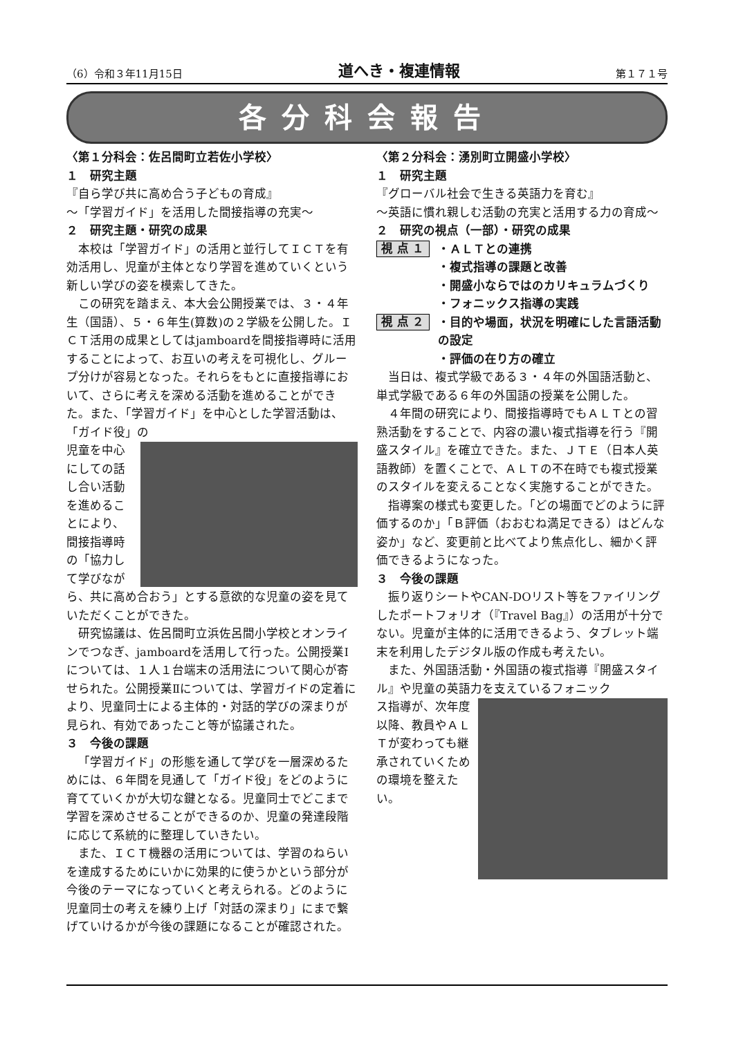（6）令和３年11月15日 道へき・複連情報 第１７１号
各分科会報告
〈第１分科会：佐呂間町立若佐小学校〉
１　研究主題
『自ら学び共に高め合う子どもの育成』
～「学習ガイド」を活用した間接指導の充実～
２　研究主題・研究の成果
本校は「学習ガイド」の活用と並行してＩＣＴを有効活用し、児童が主体となり学習を進めていくという新しい学びの姿を模索してきた。
この研究を踏まえ、本大会公開授業では、３・４年生（国語）、５・６年生(算数)の２学級を公開した。ＩＣＴ活用の成果としてはjamboardを間接指導時に活用することによって、お互いの考えを可視化し、グループ分けが容易となった。それらをもとに直接指導において、さらに考えを深める活動を進めることができた。また、「学習ガイド」を中心とした学習活動は、「ガイド役」の
児童を中心にしての話し合い活動を進めることにより、間接指導時の「協力して学びながら、共に高め合おう」とする意欲的な児童の姿を見ていただくことができた。
研究協議は、佐呂間町立浜佐呂間小学校とオンラインでつなぎ、jamboardを活用して行った。公開授業Ⅰについては、１人１台端末の活用法について関心が寄せられた。公開授業Ⅱについては、学習ガイドの定着により、児童同士による主体的・対話的学びの深まりが見られ、有効であったこと等が協議された。
３　今後の課題
「学習ガイド」の形態を通して学びを一層深めるためには、６年間を見通して「ガイド役」をどのように育てていくかが大切な鍵となる。児童同士でどこまで学習を深めさせることができるのか、児童の発達段階に応じて系統的に整理していきたい。
また、ＩＣＴ機器の活用については、学習のねらいを達成するためにいかに効果的に使うかという部分が今後のテーマになっていくと考えられる。どのように児童同士の考えを練り上げ「対話の深まり」にまで繋げていけるかが今後の課題になることが確認された。
〈第２分科会：湧別町立開盛小学校〉
１　研究主題
『グローバル社会で生きる英語力を育む』
～英語に慣れ親しむ活動の充実と活用する力の育成～
２　研究の視点（一部）・研究の成果
視 点 １
・ＡＬＴとの連携
・複式指導の課題と改善
・開盛小ならではのカリキュラムづくり
・フォニックス指導の実践
視 点 ２
・目的や場面，状況を明確にした言語活動の設定
・評価の在り方の確立
当日は、複式学級である３・４年の外国語活動と、単式学級である６年の外国語の授業を公開した。
４年間の研究により、間接指導時でもＡＬＴとの習熟活動をすることで、内容の濃い複式指導を行う『開盛スタイル』を確立できた。また、ＪＴＥ（日本人英語教師）を置くことで、ＡＬＴの不在時でも複式授業のスタイルを変えることなく実施することができた。
指導案の様式も変更した。「どの場面でどのように評価するのか」「Ｂ評価（おおむね満足できる）はどんな姿か」など、変更前と比べてより焦点化し、細かく評価できるようになった。
３　今後の課題
振り返りシートやCAN-DOリスト等をファイリングしたポートフォリオ（『Travel Bag』）の活用が十分でない。児童が主体的に活用できるよう、タブレット端末を利用したデジタル版の作成も考えたい。
また、外国語活動・外国語の複式指導『開盛スタイル』や児童の英語力を支えているフォニック
ス指導が、次年度以降、教員やＡＬＴが変わっても継承されていくための環境を整えたい。